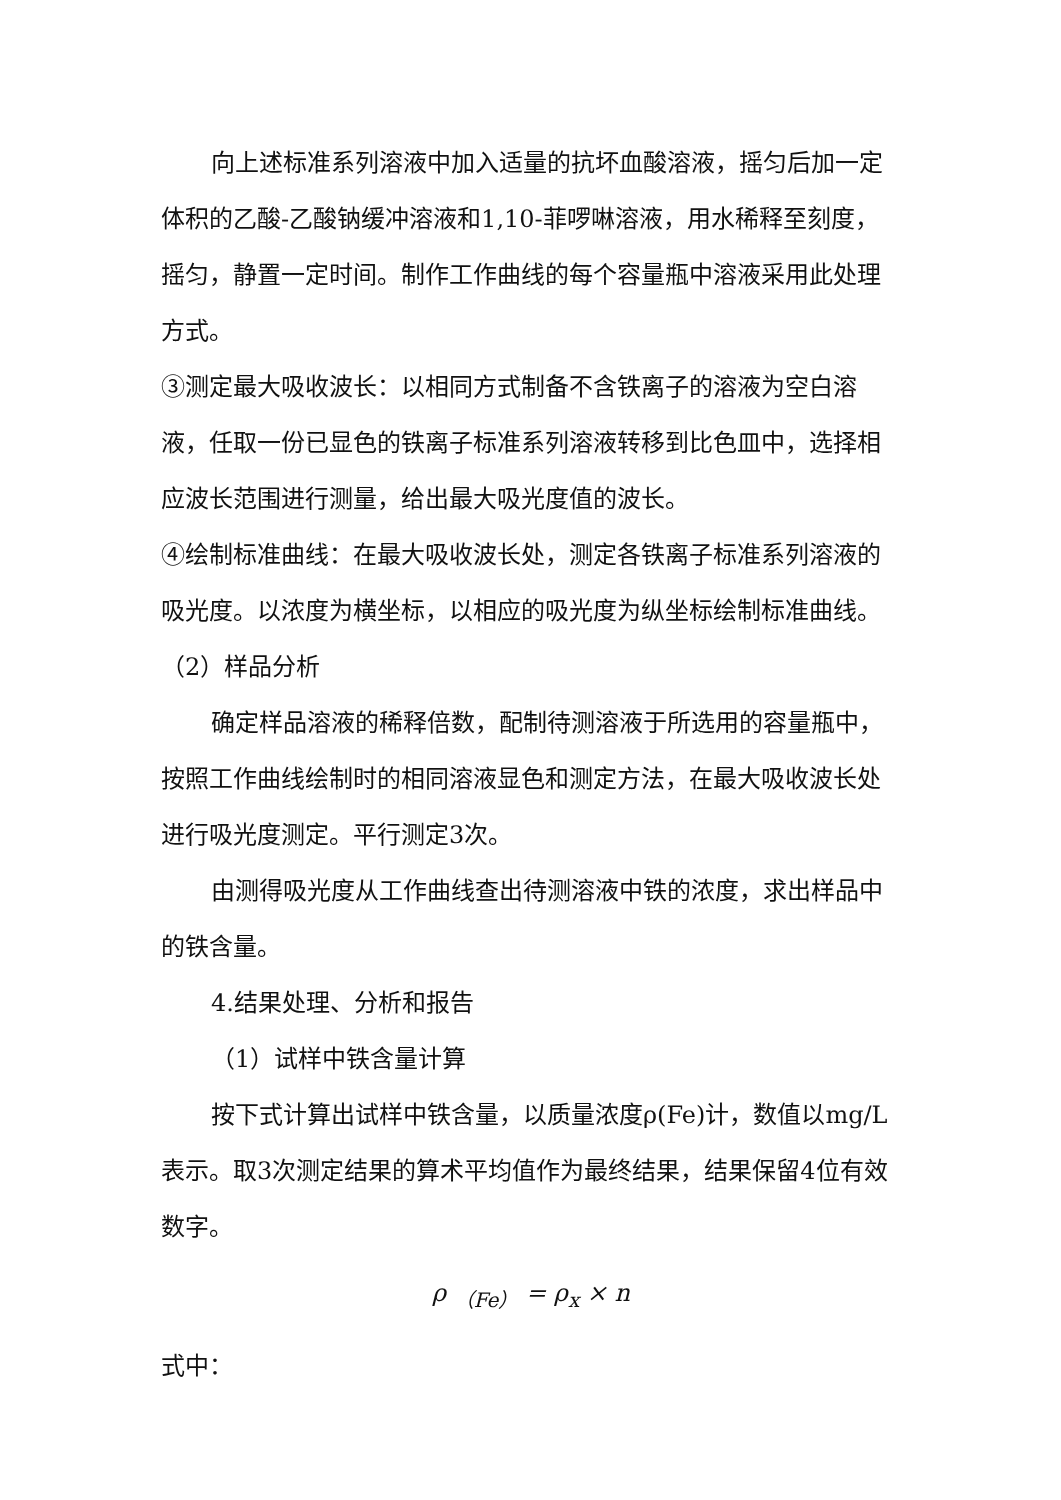向上述标准系列溶液中加入适量的抗坏血酸溶液，摇匀后加一定体积的乙酸-乙酸钠缓冲溶液和1,10-菲啰啉溶液，用水稀释至刻度，摇匀，静置一定时间。制作工作曲线的每个容量瓶中溶液采用此处理方式。
③测定最大吸收波长：以相同方式制备不含铁离子的溶液为空白溶液，任取一份已显色的铁离子标准系列溶液转移到比色皿中，选择相应波长范围进行测量，给出最大吸光度值的波长。
④绘制标准曲线：在最大吸收波长处，测定各铁离子标准系列溶液的吸光度。以浓度为横坐标，以相应的吸光度为纵坐标绘制标准曲线。
（2）样品分析
确定样品溶液的稀释倍数，配制待测溶液于所选用的容量瓶中，按照工作曲线绘制时的相同溶液显色和测定方法，在最大吸收波长处进行吸光度测定。平行测定3次。
由测得吸光度从工作曲线查出待测溶液中铁的浓度，求出样品中的铁含量。
4.结果处理、分析和报告
（1）试样中铁含量计算
按下式计算出试样中铁含量，以质量浓度ρ(Fe)计，数值以mg/L表示。取3次测定结果的算术平均值作为最终结果，结果保留4位有效数字。
ρ <sub>（Fe）</sub> = ρ<sub>x</sub> × n
式中：